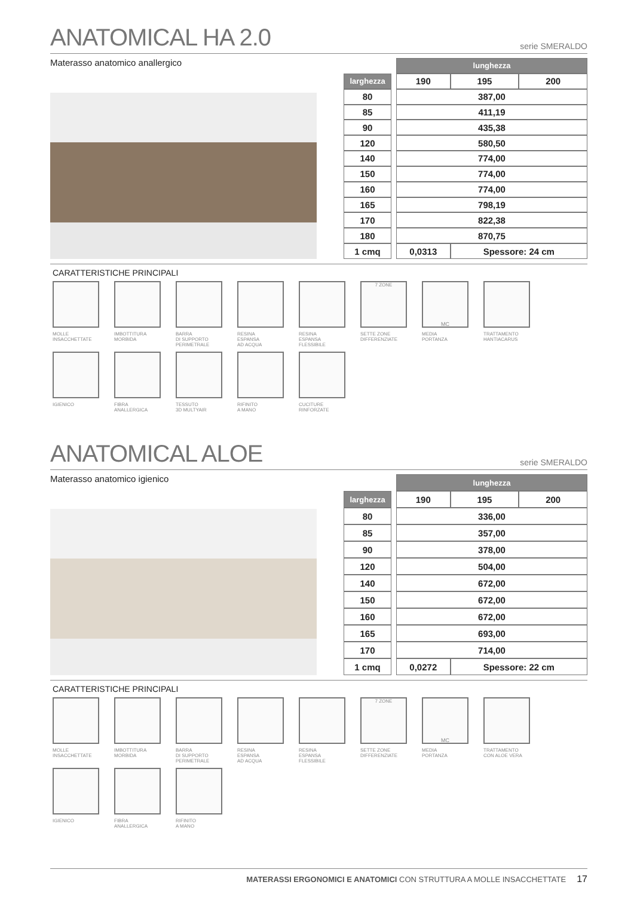ANATOMICAL HA 2.0 serie SMERALDO
Materasso anatomico anallergico
| | | lunghezza | | |
| larghezza | | 190 | 195 | 200 |
| 80 | | 387,00 | | |
| 85 | | 411,19 | | |
| 90 | | 435,38 | | |
| 120 | | 580,50 | | |
| 140 | | 774,00 | | |
| 150 | | 774,00 | | |
| 160 | | 774,00 | | |
| 165 | | 798,19 | | |
| 170 | | 822,38 | | |
| 180 | | 870,75 | | |
| 1 cmq | | 0,0313 | Spessore: 24 cm | |
CARATTERISTICHE PRINCIPALI
MOLLE
INSACCHETTATE
IMBOTTITURA
MORBIDA
BARRA
DI SUPPORTO
PERIMETRALE
RESINA
ESPANSA
AD ACQUA
RESINA
ESPANSA
FLESSIBILE
7 ZONE
SETTE ZONE
DIFFERENZIATE
MC
MEDIA
PORTANZA
TRATTAMENTO
HANTIACARUS
IGIENICO
FIBRA
ANALLERGICA
TESSUTO
3D MULTYAIR
RIFINITO
A MANO
CUCITURE
RINFORZATE
ANATOMICAL ALOE serie SMERALDO
Materasso anatomico igienico
| | | lunghezza | | |
| larghezza | | 190 | 195 | 200 |
| 80 | | 336,00 | | |
| 85 | | 357,00 | | |
| 90 | | 378,00 | | |
| 120 | | 504,00 | | |
| 140 | | 672,00 | | |
| 150 | | 672,00 | | |
| 160 | | 672,00 | | |
| 165 | | 693,00 | | |
| 170 | | 714,00 | | |
| 1 cmq | | 0,0272 | Spessore: 22 cm | |
CARATTERISTICHE PRINCIPALI
MOLLE
INSACCHETTATE
IMBOTTITURA
MORBIDA
BARRA
DI SUPPORTO
PERIMETRALE
RESINA
ESPANSA
AD ACQUA
RESINA
ESPANSA
FLESSIBILE
7 ZONE
SETTE ZONE
DIFFERENZIATE
MC
MEDIA
PORTANZA
TRATTAMENTO
CON ALOE VERA
IGIENICO
FIBRA
ANALLERGICA
RIFINITO
A MANO
MATERASSI ERGONOMICI E ANATOMICI CON STRUTTURA A MOLLE INSACCHETTATE 17